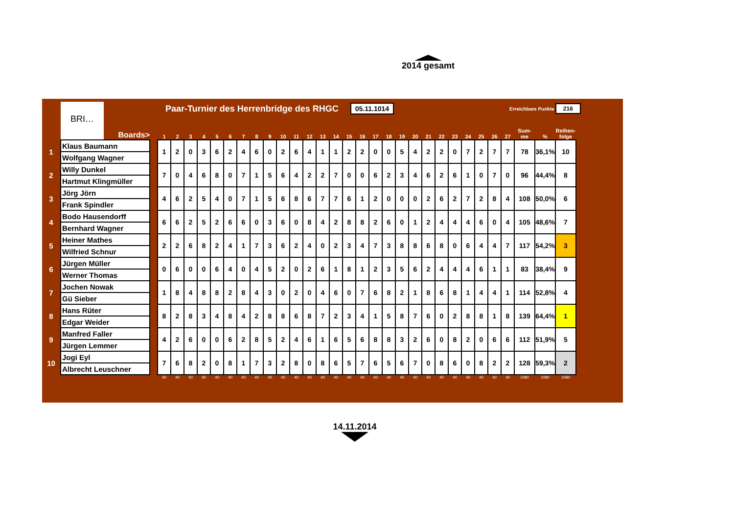2014 gesamt
BRI…
Paar-Turnier des Herrenbridge des RHGC 05.11.1014 Erreichbare Punkte 216
| | Boards> | | 1 | 2 | 3 | 4 | 5 | 6 | 7 | 8 | 9 | 10 | 11 | 12 | 13 | 14 | 15 | 16 | 17 | 18 | 19 | 20 | 21 | 22 | 23 | 24 | 25 | 26 | 27 | Sum- me | % | Reihen- folge |
| --- | --- | --- | --- | --- | --- | --- | --- | --- | --- | --- | --- | --- | --- | --- | --- | --- | --- | --- | --- | --- | --- | --- | --- | --- | --- | --- | --- | --- | --- | --- | --- | --- |
| 1 | Klaus Baumann | | 1 | 2 | 0 | 3 | 6 | 2 | 4 | 6 | 0 | 2 | 6 | 4 | 1 | 1 | 2 | 2 | 0 | 0 | 5 | 4 | 2 | 2 | 0 | 7 | 2 | 7 | 7 | 78 | 36,1% | 10 |
| | Wolfgang Wagner | | | | | | | | | | | | | | | | | | | | | | | | | | | | | | | |
| 2 | Willy Dunkel | | 7 | 0 | 4 | 6 | 8 | 0 | 7 | 1 | 5 | 6 | 4 | 2 | 2 | 7 | 0 | 0 | 6 | 2 | 3 | 4 | 6 | 2 | 6 | 1 | 0 | 7 | 0 | 96 | 44,4% | 8 |
| | Hartmut Klingmüller | | | | | | | | | | | | | | | | | | | | | | | | | | | | | | | |
| 3 | Jörg Jörn | | 4 | 6 | 2 | 5 | 4 | 0 | 7 | 1 | 5 | 6 | 8 | 6 | 7 | 7 | 6 | 1 | 2 | 0 | 0 | 0 | 2 | 6 | 2 | 7 | 2 | 8 | 4 | 108 | 50,0% | 6 |
| | Frank Spindler | | | | | | | | | | | | | | | | | | | | | | | | | | | | | | | |
| 4 | Bodo Hausendorff | | 6 | 6 | 2 | 5 | 2 | 6 | 6 | 0 | 3 | 6 | 0 | 8 | 4 | 2 | 8 | 8 | 2 | 6 | 0 | 1 | 2 | 4 | 4 | 4 | 6 | 0 | 4 | 105 | 48,6% | 7 |
| | Bernhard Wagner | | | | | | | | | | | | | | | | | | | | | | | | | | | | | | | |
| 5 | Heiner Mathes | | 2 | 2 | 6 | 8 | 2 | 4 | 1 | 7 | 3 | 6 | 2 | 4 | 0 | 2 | 3 | 4 | 7 | 3 | 8 | 8 | 6 | 8 | 0 | 6 | 4 | 4 | 7 | 117 | 54,2% | 3 |
| | Wilfried Schnur | | | | | | | | | | | | | | | | | | | | | | | | | | | | | | | |
| 6 | Jürgen Müller | | 0 | 6 | 0 | 0 | 6 | 4 | 0 | 4 | 5 | 2 | 0 | 2 | 6 | 1 | 8 | 1 | 2 | 3 | 5 | 6 | 2 | 4 | 4 | 4 | 6 | 1 | 1 | 83 | 38,4% | 9 |
| | Werner Thomas | | | | | | | | | | | | | | | | | | | | | | | | | | | | | | | |
| 7 | Jochen Nowak | | 1 | 8 | 4 | 8 | 8 | 2 | 8 | 4 | 3 | 0 | 2 | 0 | 4 | 6 | 0 | 7 | 6 | 8 | 2 | 1 | 8 | 6 | 8 | 1 | 4 | 4 | 1 | 114 | 52,8% | 4 |
| | Gü Sieber | | | | | | | | | | | | | | | | | | | | | | | | | | | | | | | |
| 8 | Hans Rüter | | 8 | 2 | 8 | 3 | 4 | 8 | 4 | 2 | 8 | 8 | 6 | 8 | 7 | 2 | 3 | 4 | 1 | 5 | 8 | 7 | 6 | 0 | 2 | 8 | 8 | 1 | 8 | 139 | 64,4% | 1 |
| | Edgar Weider | | | | | | | | | | | | | | | | | | | | | | | | | | | | | | | |
| 9 | Manfred Faller | | 4 | 2 | 6 | 0 | 0 | 6 | 2 | 8 | 5 | 2 | 4 | 6 | 1 | 6 | 5 | 6 | 8 | 8 | 3 | 2 | 6 | 0 | 8 | 2 | 0 | 6 | 6 | 112 | 51,9% | 5 |
| | Jürgen Lemmer | | | | | | | | | | | | | | | | | | | | | | | | | | | | | | | |
| 10 | Jogi Eyl | | 7 | 6 | 8 | 2 | 0 | 8 | 1 | 7 | 3 | 2 | 8 | 0 | 8 | 6 | 5 | 7 | 6 | 5 | 6 | 7 | 0 | 8 | 6 | 0 | 8 | 2 | 2 | 128 | 59,3% | 2 |
| | Albrecht Leuschner | | | | | | | | | | | | | | | | | | | | | | | | | | | | | | | |
| | | | 40 | 40 | 40 | 40 | 40 | 40 | 40 | 40 | 40 | 40 | 40 | 40 | 40 | 40 | 40 | 40 | 40 | 40 | 40 | 40 | 40 | 40 | 40 | 40 | 40 | 40 | 40 | 1080 | 1080 | 1080 |
14.11.2014